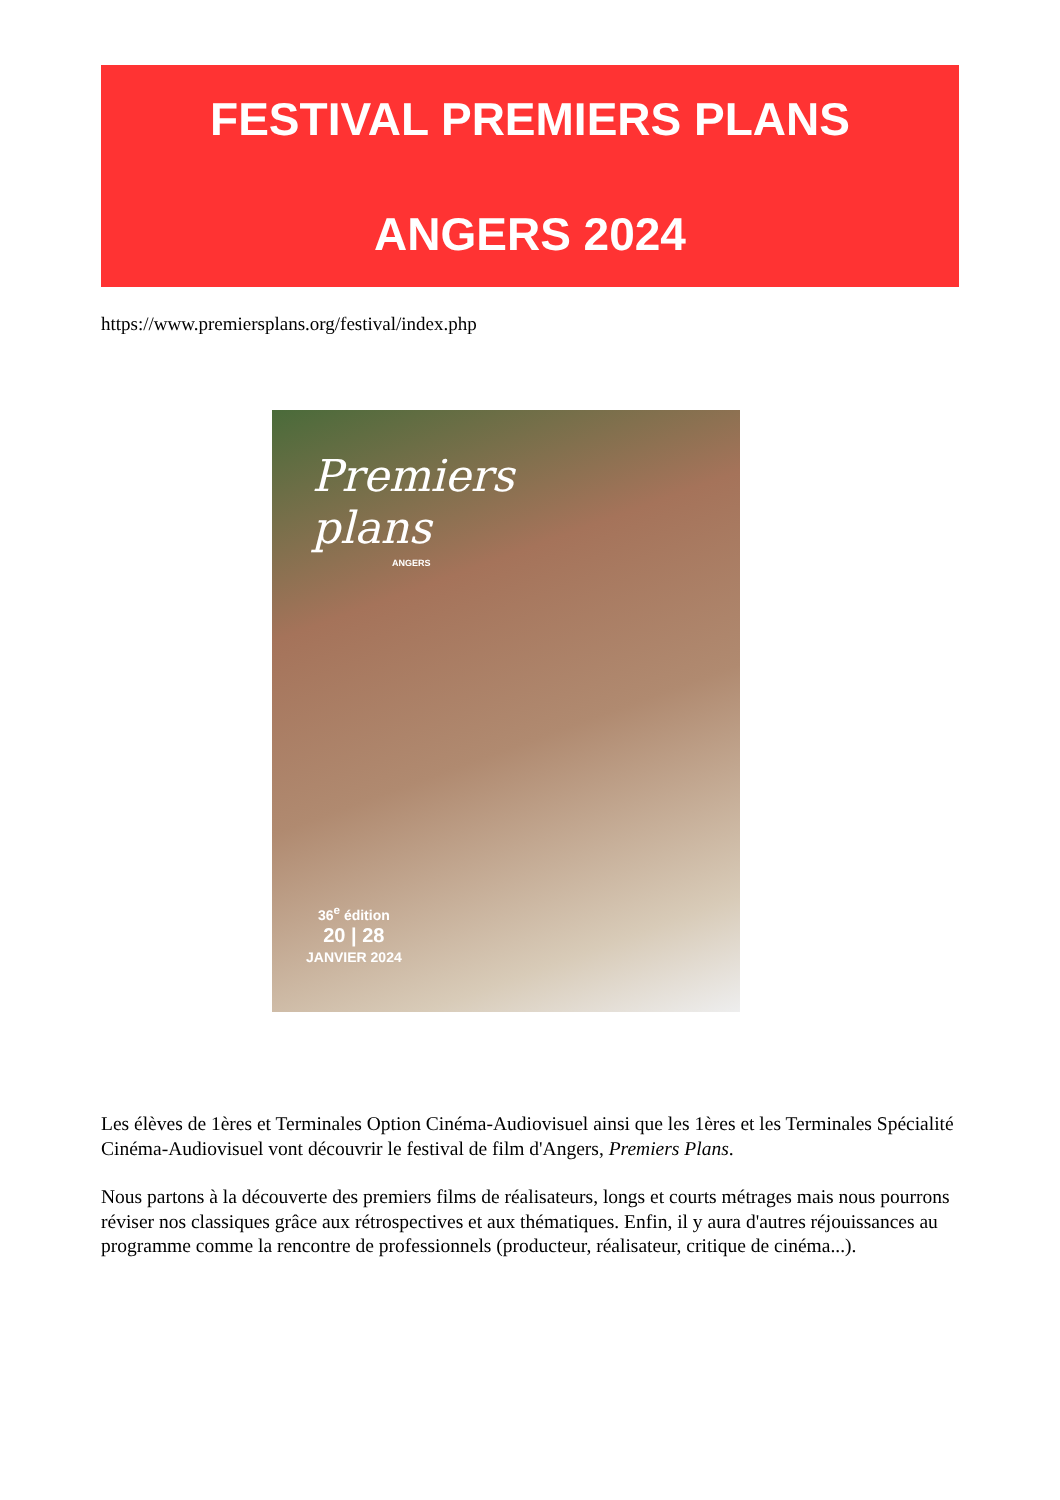FESTIVAL PREMIERS PLANS
ANGERS 2024
https://www.premiersplans.org/festival/index.php
Premiers
plans
ANGERS
36<sup>e</sup> édition
20 | 28
JANVIER 2024
Les élèves de 1ères et Terminales Option Cinéma-Audiovisuel ainsi que les 1ères et les Terminales Spécialité Cinéma-Audiovisuel vont découvrir le festival de film d'Angers, Premiers Plans.
Nous partons à la découverte des premiers films de réalisateurs, longs et courts métrages mais nous pourrons réviser nos classiques grâce aux rétrospectives et aux thématiques. Enfin, il y aura d'autres réjouissances au programme comme la rencontre de professionnels (producteur, réalisateur, critique de cinéma...).